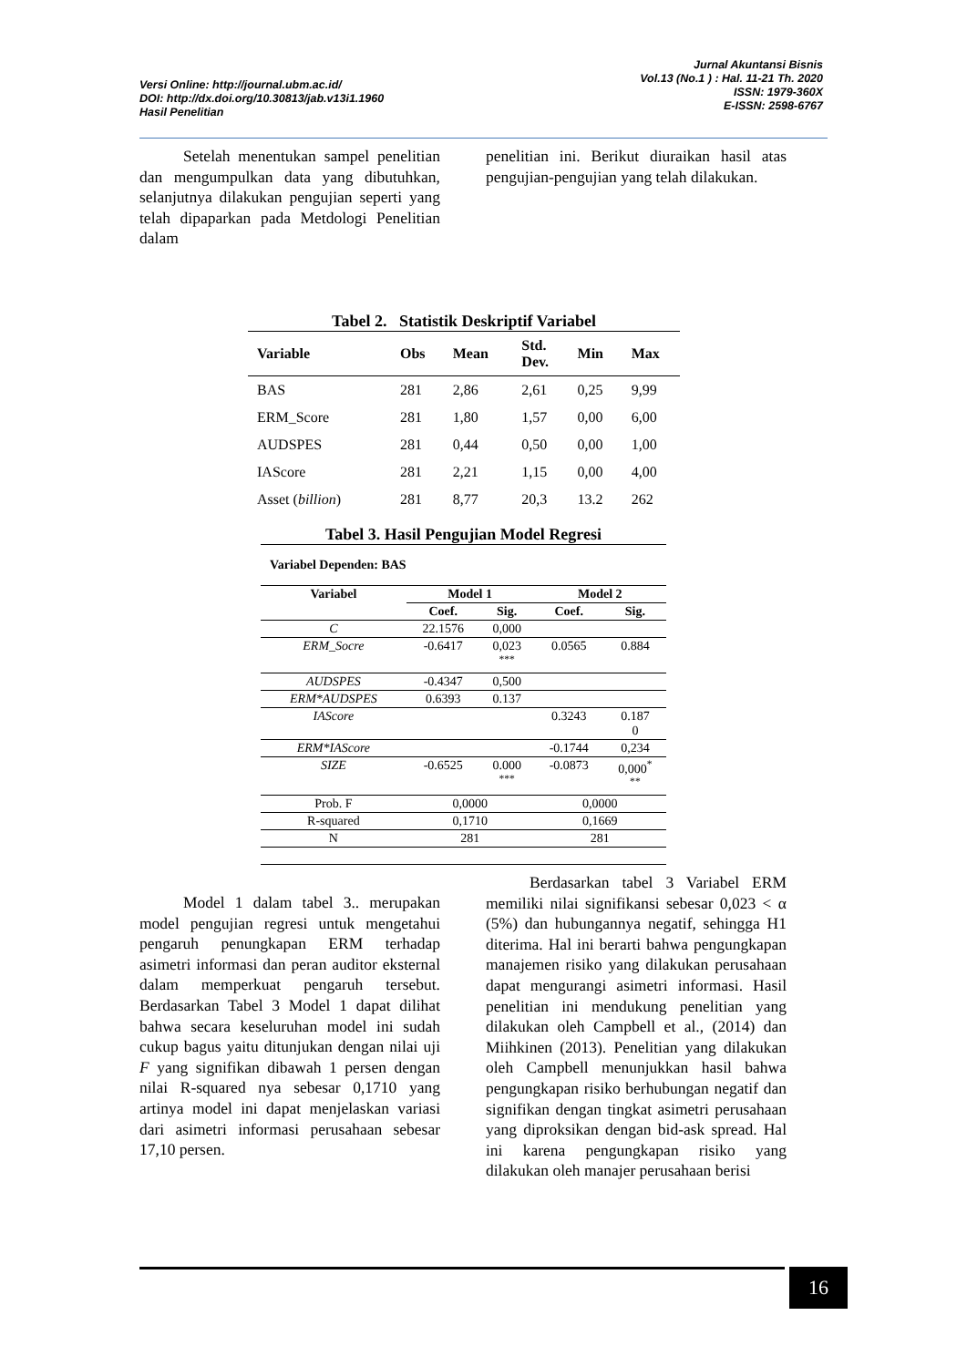Versi Online: http://journal.ubm.ac.id/
DOI: http://dx.doi.org/10.30813/jab.v13i1.1960
Hasil Penelitian
Jurnal Akuntansi Bisnis
Vol.13 (No.1 ) : Hal. 11-21 Th. 2020
ISSN: 1979-360X
E-ISSN: 2598-6767
Setelah menentukan sampel penelitian dan mengumpulkan data yang dibutuhkan, selanjutnya dilakukan pengujian seperti yang telah dipaparkan pada Metdologi Penelitian dalam
penelitian ini. Berikut diuraikan hasil atas pengujian-pengujian yang telah dilakukan.
Tabel 2. Statistik Deskriptif Variabel
| Variable | Obs | Mean | Std. Dev. | Min | Max |
| --- | --- | --- | --- | --- | --- |
| BAS | 281 | 2,86 | 2,61 | 0,25 | 9,99 |
| ERM_Score | 281 | 1,80 | 1,57 | 0,00 | 6,00 |
| AUDSPES | 281 | 0,44 | 0,50 | 0,00 | 1,00 |
| IAScore | 281 | 2,21 | 1,15 | 0,00 | 4,00 |
| Asset ( billion ) | 281 | 8,77 | 20,3 | 13.2 | 262 |
Tabel 3. Hasil Pengujian Model Regresi
Variabel Dependen: BAS
| Variabel | Model 1 | | Model 2 | |
| --- | --- | --- | --- | --- |
| | Coef. | Sig. | Coef. | Sig. |
| C | 22.1576 | 0,000 | | |
| ERM_Socre | -0.6417 | 0,023 <sup>***</sup> | 0.0565 | 0.884 |
| AUDSPES | -0.4347 | 0,500 | | |
| ERM*AUDSPES | 0.6393 | 0.137 | | |
| IAScore | | | 0.3243 | 0.187 0 |
| ERM*IAScore | | | -0.1744 | 0,234 |
| SIZE | -0.6525 | 0.000 <sup>***</sup> | -0.0873 | 0,000<sup>*</sup> <sup>**</sup> |
| Prob. F | 0,0000 | | 0,0000 | |
| R-squared | 0,1710 | | 0,1669 | |
| N | 281 | | 281 | |
Model 1 dalam tabel 3.. merupakan model pengujian regresi untuk mengetahui pengaruh penungkapan ERM terhadap asimetri informasi dan peran auditor eksternal dalam memperkuat pengaruh tersebut. Berdasarkan Tabel 3 Model 1 dapat dilihat bahwa secara keseluruhan model ini sudah cukup bagus yaitu ditunjukan dengan nilai uji F yang signifikan dibawah 1 persen dengan nilai R-squared nya sebesar 0,1710 yang artinya model ini dapat menjelaskan variasi dari asimetri informasi perusahaan sebesar 17,10 persen.
Berdasarkan tabel 3 Variabel ERM memiliki nilai signifikansi sebesar 0,023 < α (5%) dan hubungannya negatif, sehingga H1 diterima. Hal ini berarti bahwa pengungkapan manajemen risiko yang dilakukan perusahaan dapat mengurangi asimetri informasi. Hasil penelitian ini mendukung penelitian yang dilakukan oleh Campbell et al., (2014) dan Miihkinen (2013). Penelitian yang dilakukan oleh Campbell menunjukkan hasil bahwa pengungkapan risiko berhubungan negatif dan signifikan dengan tingkat asimetri perusahaan yang diproksikan dengan bid-ask spread. Hal ini karena pengungkapan risiko yang dilakukan oleh manajer perusahaan berisi
16